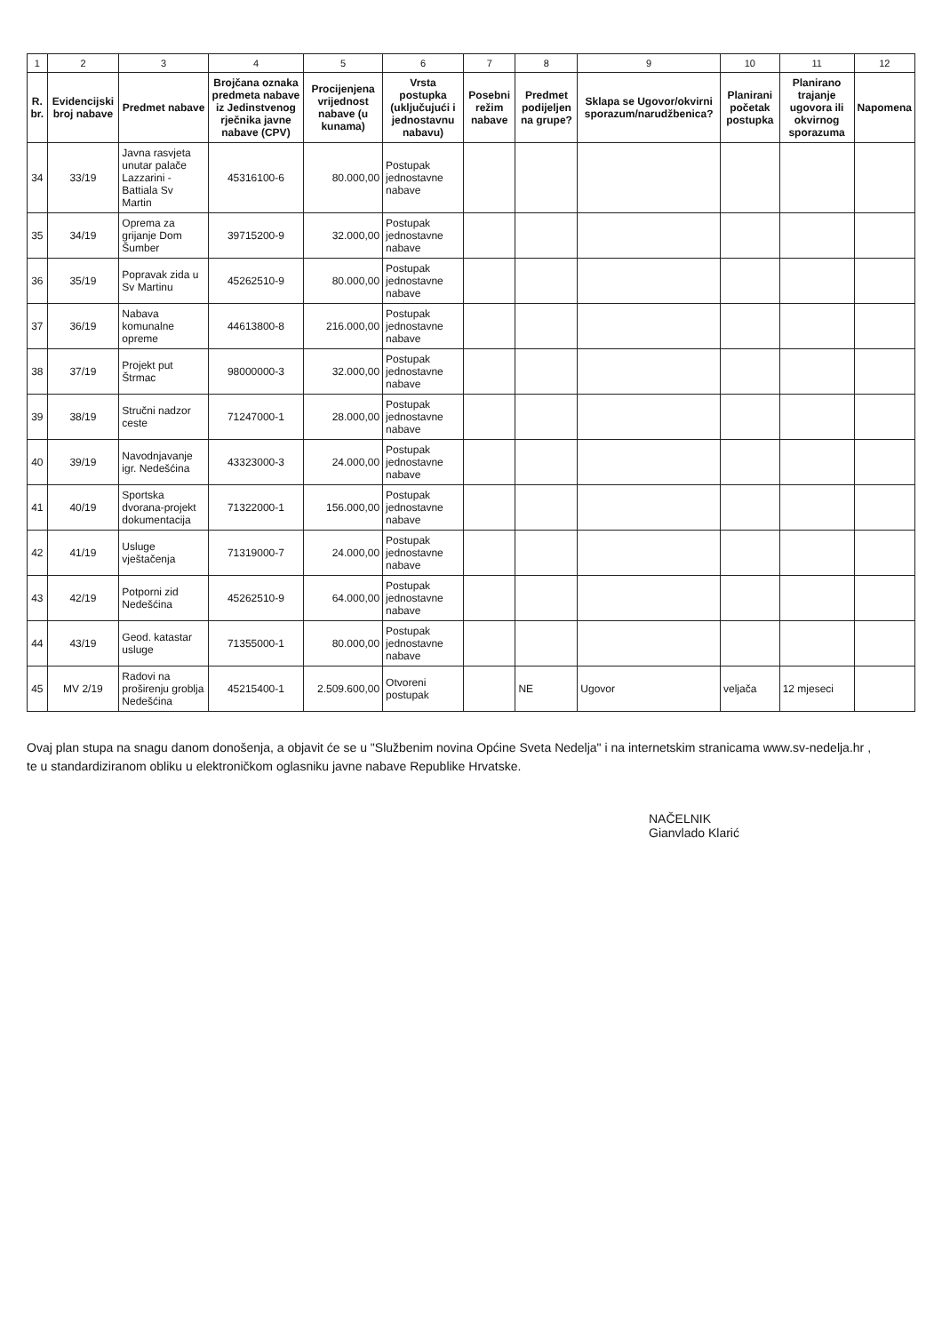| 1 | 2 | 3 | 4 | 5 | 6 | 7 | 8 | 9 | 10 | 11 | 12 |
| R. br. | Evidencijski broj nabave | Predmet nabave | Brojčana oznaka predmeta nabave iz Jedinstvenog rječnika javne nabave (CPV) | Procijenjena vrijednost nabave (u kunama) | Vrsta postupka (uključujući i jednostavnu nabavu) | Posebni režim nabave | Predmet podijeljen na grupe? | Sklapa se Ugovor/okvirni sporazum/narudžbenica? | Planirani početak postupka | Planirano trajanje ugovora ili okvirnog sporazuma | Napomena |
| 34 | 33/19 | Javna rasvjeta unutar palače Lazzarini - Battiala Sv Martin | 45316100-6 | 80.000,00 | Postupak jednostavne nabave | | | | | | |
| 35 | 34/19 | Oprema za grijanje Dom Šumber | 39715200-9 | 32.000,00 | Postupak jednostavne nabave | | | | | | |
| 36 | 35/19 | Popravak zida u Sv Martinu | 45262510-9 | 80.000,00 | Postupak jednostavne nabave | | | | | | |
| 37 | 36/19 | Nabava komunalne opreme | 44613800-8 | 216.000,00 | Postupak jednostavne nabave | | | | | | |
| 38 | 37/19 | Projekt put Štrmac | 98000000-3 | 32.000,00 | Postupak jednostavne nabave | | | | | | |
| 39 | 38/19 | Stručni nadzor ceste | 71247000-1 | 28.000,00 | Postupak jednostavne nabave | | | | | | |
| 40 | 39/19 | Navodnjavanje igr. Nedešćina | 43323000-3 | 24.000,00 | Postupak jednostavne nabave | | | | | | |
| 41 | 40/19 | Sportska dvorana-projekt dokumentacija | 71322000-1 | 156.000,00 | Postupak jednostavne nabave | | | | | | |
| 42 | 41/19 | Usluge vještačenja | 71319000-7 | 24.000,00 | Postupak jednostavne nabave | | | | | | |
| 43 | 42/19 | Potporni zid Nedešćina | 45262510-9 | 64.000,00 | Postupak jednostavne nabave | | | | | | |
| 44 | 43/19 | Geod. katastar usluge | 71355000-1 | 80.000,00 | Postupak jednostavne nabave | | | | | | |
| 45 | MV 2/19 | Radovi na proširenju groblja Nedešćina | 45215400-1 | 2.509.600,00 | Otvoreni postupak | | NE | Ugovor | veljača | 12 mjeseci | |
Ovaj plan stupa na snagu danom donošenja, a objavit će se u "Službenim novina Općine Sveta Nedelja" i na internetskim stranicama www.sv-nedelja.hr ,
te u standardiziranom obliku u elektroničkom oglasniku javne nabave Republike Hrvatske.
NAČELNIK
Gianvlado Klarić